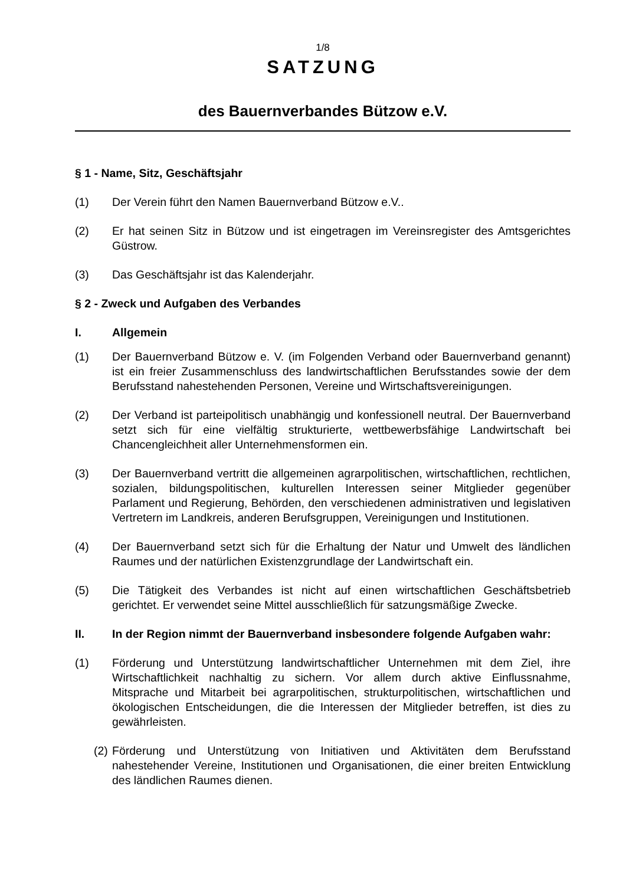1/8
SATZUNG
des Bauernverbandes Bützow e.V.
§ 1 - Name, Sitz, Geschäftsjahr
(1) Der Verein führt den Namen Bauernverband Bützow e.V..
(2) Er hat seinen Sitz in Bützow und ist eingetragen im Vereinsregister des Amtsgerichtes Güstrow.
(3) Das Geschäftsjahr ist das Kalenderjahr.
§ 2 - Zweck und Aufgaben des Verbandes
I. Allgemein
(1) Der Bauernverband Bützow e. V. (im Folgenden Verband oder Bauernverband genannt) ist ein freier Zusammenschluss des landwirtschaftlichen Berufsstandes sowie der dem Berufsstand nahestehenden Personen, Vereine und Wirtschaftsvereinigungen.
(2) Der Verband ist parteipolitisch unabhängig und konfessionell neutral. Der Bauernverband setzt sich für eine vielfältig strukturierte, wettbewerbsfähige Landwirtschaft bei Chancengleichheit aller Unternehmensformen ein.
(3) Der Bauernverband vertritt die allgemeinen agrarpolitischen, wirtschaftlichen, rechtlichen, sozialen, bildungspolitischen, kulturellen Interessen seiner Mitglieder gegenüber Parlament und Regierung, Behörden, den verschiedenen administrativen und legislativen Vertretern im Landkreis, anderen Berufsgruppen, Vereinigungen und Institutionen.
(4) Der Bauernverband setzt sich für die Erhaltung der Natur und Umwelt des ländlichen Raumes und der natürlichen Existenzgrundlage der Landwirtschaft ein.
(5) Die Tätigkeit des Verbandes ist nicht auf einen wirtschaftlichen Geschäftsbetrieb gerichtet. Er verwendet seine Mittel ausschließlich für satzungsmäßige Zwecke.
II. In der Region nimmt der Bauernverband insbesondere folgende Aufgaben wahr:
(1) Förderung und Unterstützung landwirtschaftlicher Unternehmen mit dem Ziel, ihre Wirtschaftlichkeit nachhaltig zu sichern. Vor allem durch aktive Einflussnahme, Mitsprache und Mitarbeit bei agrarpolitischen, strukturpolitischen, wirtschaftlichen und ökologischen Entscheidungen, die die Interessen der Mitglieder betreffen, ist dies zu gewährleisten.
(2) Förderung und Unterstützung von Initiativen und Aktivitäten dem Berufsstand nahestehender Vereine, Institutionen und Organisationen, die einer breiten Entwicklung des ländlichen Raumes dienen.